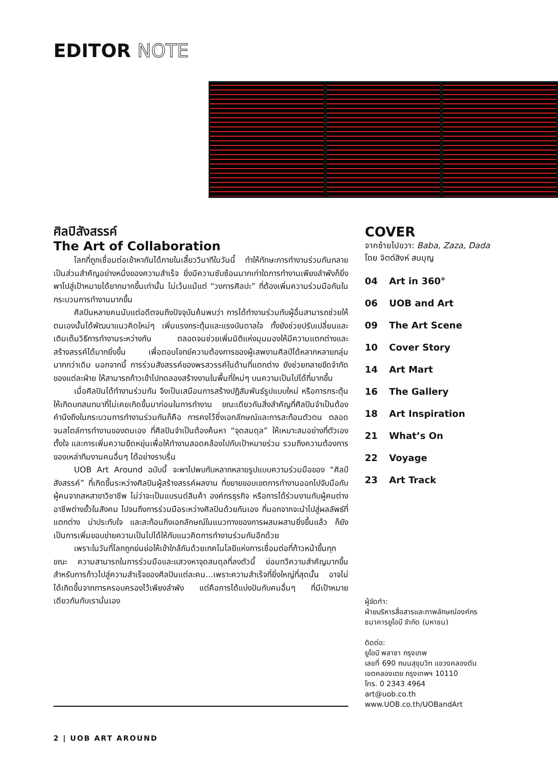EDITOR NOTE
ศิลปิสังสรรค์
The Art of Collaboration
โลกที่ถูกเชื่อมต่อเข้าหากันได้ภายในเสี้ยววินาทีในวันนี้ ทำให้ทักษะการทำงานร่วมกันกลายเป็นส่วนสำคัญอย่างหนึ่งของความสำเร็จ ยิ่งมีความซับซ้อนมากเท่าใดการทำงานเพียงลำพังก็ยิ่งพาไปสู่เป้าหมายได้ยากมากขึ้นเท่านั้น ไม่เว้นแม้แต่ “วงการศิลปะ” ที่ต้องเพิ่มความร่วมมือกันในกระบวนการทำงานมากขึ้น
ศิลปินหลายคนนับแต่อดีตจนถึงปัจจุบันค้นพบว่า การได้ทำงานร่วมกับผู้อื่นสามารถช่วยให้ตนเองนั้นได้พัฒนาแนวคิดใหม่ๆ เพิ่มแรงกระตุ้นและแรงบันดาลใจ ทั้งยังช่วยปรับเปลี่ยนและเติมเต็มวิธีการทำงานระหว่างกัน ตลอดจนช่วยเพิ่มมิติแห่งมุมมองให้มีความแตกต่างและสร้างสรรค์ได้มากยิ่งขึ้น เพื่อตอบโจทย์ความต้องการของผู้เสพงานศิลป์ได้หลากหลายกลุ่มมากกว่าเดิม นอกจากนี้ การร่วมสังสรรค์ของพรสวรรค์ในด้านที่แตกต่าง ยังช่วยทลายขีดจำกัดของแต่ละฝ่าย ให้สามารถก้าวเข้าไปทดลองสร้างงานในพื้นที่ใหม่ๆ บนความเป็นไปได้ที่มากขึ้น
เมื่อศิลปินได้ทำงานร่วมกัน จึงเป็นเสมือนการสร้างปฏิสัมพันธ์รูปแบบใหม่ หรือการกระตุ้นให้เกิดบทสนทนาที่ไม่เคยเกิดขึ้นมาก่อนในการทำงาน ขณะเดียวกันสิ่งสำคัญที่ศิลปินจำเป็นต้องคำนึงถึงในกระบวนการทำงานร่วมกันก็คือ การคงไว้ซึ่งเอกลักษณ์และการสะท้อนตัวตน ตลอดจนสไตล์การทำงานของตนเอง ที่ศิลปินจำเป็นต้องค้นหา “จุดสมดุล” ให้เหมาะสมอย่างที่ตัวเองตั้งใจ และการเพิ่มความยืดหยุ่นเพื่อให้ทำงานสอดคล้องไปกับเป้าหมายร่วม รวมถึงความต้องการของเหล่าทีมงานคนอื่นๆ ได้อย่างราบรื่น
UOB Art Around ฉบับนี้ จะพาไปพบกับหลากหลายรูปแบบความร่วมมือของ “ศิลป์สังสรรค์” ที่เกิดขึ้นระหว่างศิลปินผู้สร้างสรรค์ผลงาน ที่ขยายขอบเขตการทำงานออกไปจับมือกับผู้คนจากสหสาขาวิชาชีพ ไม่ว่าจะเป็นแบรนด์สินค้า องค์กรธุรกิจ หรือการได้ร่วมงานกับผู้คนต่างอาชีพต่างขั้วในสังคม ไปจนถึงการร่วมมือระหว่างศิลปินด้วยกันเอง ที่นอกจากจะนำไปสู่ผลลัพธ์ที่แตกต่าง น่าประทับใจ และสะท้อนถึงเอกลักษณ์ในแนวทางของการผสมผสานยิ่งขึ้นแล้ว ก็ยังเป็นการเพิ่มขอบข่ายความเป็นไปได้ให้กับแนวคิดการทำงานร่วมกันอีกด้วย
เพราะในวันที่โลกถูกย่นย่อให้เข้าใกล้กันด้วยเทคโนโลยีแห่งการเชื่อมต่อที่ก้าวหน้าขึ้นทุกขณะ ความสามารถในการร่วมมือและแสวงหาจุดสมดุลที่ลงตัวนี้ ย่อมทวีความสำคัญมากขึ้น สำหรับการก้าวไปสู่ความสำเร็จของศิลปินแต่ละคน...เพราะความสำเร็จที่ยิ่งใหญ่ที่สุดนั้น อาจไม่ได้เกิดขึ้นจากการครอบครองไว้เพียงลำพัง แต่คือการได้แบ่งปันกับคนอื่นๆ ที่มีเป้าหมายเดียวกันกับเรานั่นเอง
COVER
จากซ้ายไปขวา: Baba, Zaza, Dada
โดย จิตต์สิงห์ สมบุญ
04 Art in 360°
06 UOB and Art
09 The Art Scene
10 Cover Story
14 Art Mart
16 The Gallery
18 Art Inspiration
21 What’s On
22 Voyage
23 Art Track
ผู้จัดทำ:
ฝ่ายบริหารสื่อสารและภาพลักษณ์องค์กร
ธนาคารยูโอบี จำกัด (มหาชน)
ติดต่อ:
ยูโอบี พลาซา กรุงเทพ
เลขที่ 690 ถนนสุขุมวิท แขวงคลองตัน
เขตคลองเตย กรุงเทพฯ 10110
โทร. 0 2343 4964
art@uob.co.th
www.UOB.co.th/UOBandArt
2 | UOB ART AROUND